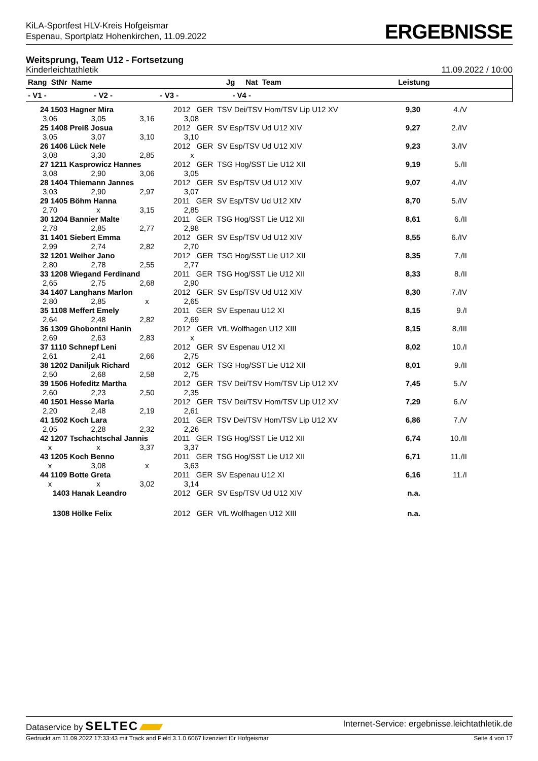KiLA-Sportfest HLV-Kreis Hofgeismar
Espenau, Sportplatz Hohenkirchen, 11.09.2022
ERGEBNISSE
Weitsprung, Team U12 - Fortsetzung
Kinderleichtathletik 11.09.2022 / 10:00
| Rang StNr Name | | | Jg Nat Team | Leistung | |
| --- | --- | --- | --- | --- | --- |
| - V1 - | - V2 - | - V3 - | - V4 - | | |
| 24 1503 Hagner Mira | | | 2012 GER TSV Dei/TSV Hom/TSV Lip U12 XV | 9,30 | 4./V |
| 3,06 | 3,05 | 3,16 | 3,08 | | |
| 25 1408 Preiß Josua | | | 2012 GER SV Esp/TSV Ud U12 XIV | 9,27 | 2./IV |
| 3,05 | 3,07 | 3,10 | 3,10 | | |
| 26 1406 Lück Nele | | | 2012 GER SV Esp/TSV Ud U12 XIV | 9,23 | 3./IV |
| 3,08 | 3,30 | 2,85 | x | | |
| 27 1211 Kasprowicz Hannes | | | 2012 GER TSG Hog/SST Lie U12 XII | 9,19 | 5./II |
| 3,08 | 2,90 | 3,06 | 3,05 | | |
| 28 1404 Thiemann Jannes | | | 2012 GER SV Esp/TSV Ud U12 XIV | 9,07 | 4./IV |
| 3,03 | 2,90 | 2,97 | 3,07 | | |
| 29 1405 Böhm Hanna | | | 2011 GER SV Esp/TSV Ud U12 XIV | 8,70 | 5./IV |
| 2,70 | x | 3,15 | 2,85 | | |
| 30 1204 Bannier Malte | | | 2011 GER TSG Hog/SST Lie U12 XII | 8,61 | 6./II |
| 2,78 | 2,85 | 2,77 | 2,98 | | |
| 31 1401 Siebert Emma | | | 2012 GER SV Esp/TSV Ud U12 XIV | 8,55 | 6./IV |
| 2,99 | 2,74 | 2,82 | 2,70 | | |
| 32 1201 Weiher Jano | | | 2012 GER TSG Hog/SST Lie U12 XII | 8,35 | 7./II |
| 2,80 | 2,78 | 2,55 | 2,77 | | |
| 33 1208 Wiegand Ferdinand | | | 2011 GER TSG Hog/SST Lie U12 XII | 8,33 | 8./II |
| 2,65 | 2,75 | 2,68 | 2,90 | | |
| 34 1407 Langhans Marlon | | | 2012 GER SV Esp/TSV Ud U12 XIV | 8,30 | 7./IV |
| 2,80 | 2,85 | x | 2,65 | | |
| 35 1108 Meffert Emely | | | 2011 GER SV Espenau U12 XI | 8,15 | 9./I |
| 2,64 | 2,48 | 2,82 | 2,69 | | |
| 36 1309 Ghobontni Hanin | | | 2012 GER VfL Wolfhagen U12 XIII | 8,15 | 8./III |
| 2,69 | 2,63 | 2,83 | x | | |
| 37 1110 Schnepf Leni | | | 2012 GER SV Espenau U12 XI | 8,02 | 10./I |
| 2,61 | 2,41 | 2,66 | 2,75 | | |
| 38 1202 Daniljuk Richard | | | 2012 GER TSG Hog/SST Lie U12 XII | 8,01 | 9./II |
| 2,50 | 2,68 | 2,58 | 2,75 | | |
| 39 1506 Hofeditz Martha | | | 2012 GER TSV Dei/TSV Hom/TSV Lip U12 XV | 7,45 | 5./V |
| 2,60 | 2,23 | 2,50 | 2,35 | | |
| 40 1501 Hesse Marla | | | 2012 GER TSV Dei/TSV Hom/TSV Lip U12 XV | 7,29 | 6./V |
| 2,20 | 2,48 | 2,19 | 2,61 | | |
| 41 1502 Koch Lara | | | 2011 GER TSV Dei/TSV Hom/TSV Lip U12 XV | 6,86 | 7./V |
| 2,05 | 2,28 | 2,32 | 2,26 | | |
| 42 1207 Tschachtschal Jannis | | | 2011 GER TSG Hog/SST Lie U12 XII | 6,74 | 10./II |
| x | x | 3,37 | 3,37 | | |
| 43 1205 Koch Benno | | | 2011 GER TSG Hog/SST Lie U12 XII | 6,71 | 11./II |
| x | 3,08 | x | 3,63 | | |
| 44 1109 Botte Greta | | | 2011 GER SV Espenau U12 XI | 6,16 | 11./I |
| x | x | 3,02 | 3,14 | | |
| 1403 Hanak Leandro | | | 2012 GER SV Esp/TSV Ud U12 XIV | n.a. | |
| 1308 Hölke Felix | | | 2012 GER VfL Wolfhagen U12 XIII | n.a. | |
Dataservice by SELTEC Internet-Service: ergebnisse.leichtathletik.de
Gedruckt am 11.09.2022 17:33:43 mit Track and Field 3.1.0.6067 lizenziert für Hofgeismar Seite 4 von 17